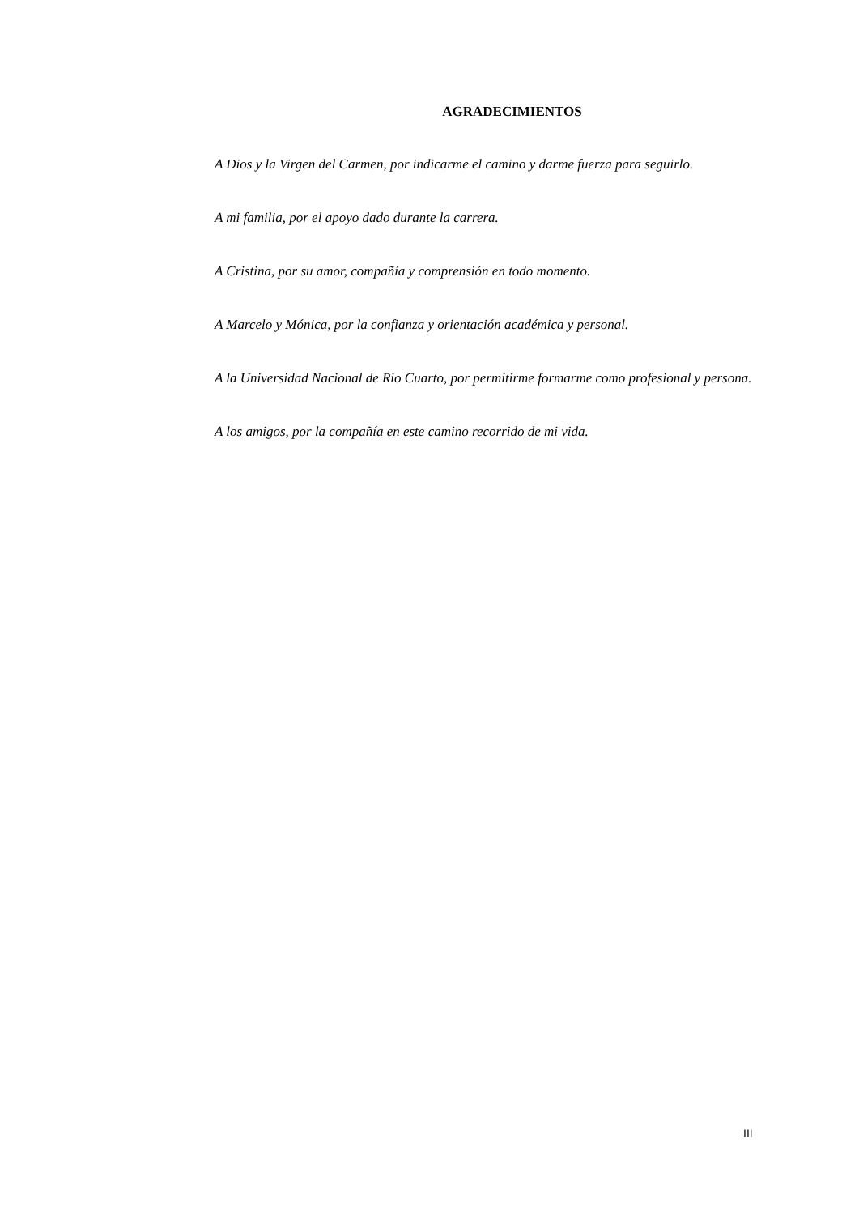AGRADECIMIENTOS
A Dios y la Virgen del Carmen, por indicarme el camino y darme fuerza para seguirlo.
A mi familia, por el apoyo dado durante la carrera.
A Cristina, por su amor, compañía y comprensión en todo momento.
A Marcelo y Mónica, por la confianza y orientación académica y personal.
A la Universidad Nacional de Rio Cuarto, por permitirme formarme como profesional y persona.
A los amigos, por la compañía en este camino recorrido de mi vida.
III